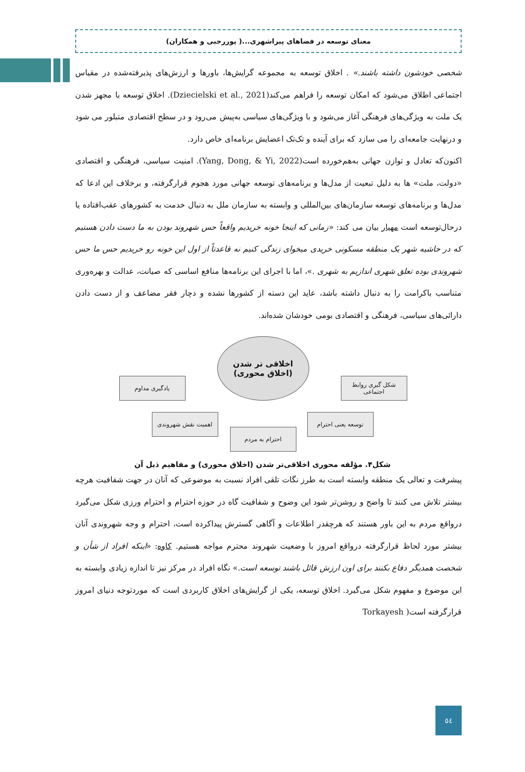معنای توسعه در فضاهای پیراشهری...( پوررجبی و همکاران)
شخصی خودشون داشته باشند.» . اخلاق توسعه به مجموعه گرایش‌ها، باورها و ارزش‌های پذیرفته‌شده در مقیاس اجتماعی اطلاق می‌شود که امکان توسعه را فراهم می‌کند(Dziecielski et al., 2021). اخلاق توسعه با مجهز شدن یک ملت به ویژگی‌های فرهنگی آغاز می‌شود و با ویژگی‌های سیاسی به‌پیش می‌رود و در سطح اقتصادی متبلور می شود و درنهایت جامعه‌ای را می سازد که برای آینده و تک‌تک اعضایش برنامه‌ای خاص دارد.
اکنون‌که تعادل و توازن جهانی به‌هم‌خورده است(Yang, Dong, & Yi, 2022). امنیت سیاسی، فرهنگی و اقتصادی «دولت، ملت» ها به دلیل تبعیت از مدل‌ها و برنامه‌های توسعه جهانی مورد هجوم قرارگرفته، و برخلاف این ادعا که مدل‌ها و برنامه‌های توسعه سازمان‌های بین‌المللی و وابسته به سازمان ملل به دنبال خدمت به کشورهای عقب‌افتاده یا درحال‌توسعه است مهیار بیان می کند: «زمانی که اینجا خونه خریدیم واقعاً حس شهروند بودن به ما دست دادن هستیم که در حاشیه شهر یک منطقه مسکونی خریدی میخوای زندگی کنیم نه قاعدتاً از اول این خونه رو خریدیم حس ما حس شهروندی بوده تعلق شهری اندازیم به شهری .»، اما با اجرای این برنامه‌ها منافع اساسی که صیانت، عدالت و بهره‌وری متناسب باکرامت را به دنبال داشته باشد، عاید این دسته از کشورها نشده و دچار فقر مضاعف و از دست دادن دارائی‌های سیاسی، فرهنگی و اقتصادی بومی خودشان شده‌اند.
اخلاقی تر شدن
(اخلاق محوری)
یادگیری مداوم
شکل گیری روابط اجتماعی
اهمیت نقش شهروندی توسعه یعنی احترام
احترام به مردم
شکل۴. مؤلفه محوری اخلاقی‌تر شدن (اخلاق محوری) و مفاهیم ذیل آن
پیشرفت و تعالی یک منطقه وابسته است به طرز نگات تلقی افراد نسبت به موضوعی که آنان در جهت شفافیت هرچه بیشتر تلاش می کنند تا واضح و روشن‌تر شود این وضوح و شفافیت گاه در حوزه احترام و احترام ورزی شکل می‌گیرد درواقع مردم به این باور هستند که هرچقدر اطلاعات و آگاهی گسترش پیداکرده است، احترام و وجه شهروندی آنان بیشتر مورد لحاظ قرارگرفته درواقع امروز با وضعیت شهروند محترم مواجه هستیم. کاوه: «اینکه افراد از شأن و شخصت همدیگر دفاع بکنند برای اون ارزش قائل باشند توسعه است.» نگاه افراد در مرکز نیز تا اندازه زیادی وابسته به این موضوع و مفهوم شکل می‌گیرد. اخلاق توسعه، یکی از گرایش‌های اخلاق کاربردی است که موردتوجه دنیای امروز قرارگرفته است( Torkayesh
٥٤